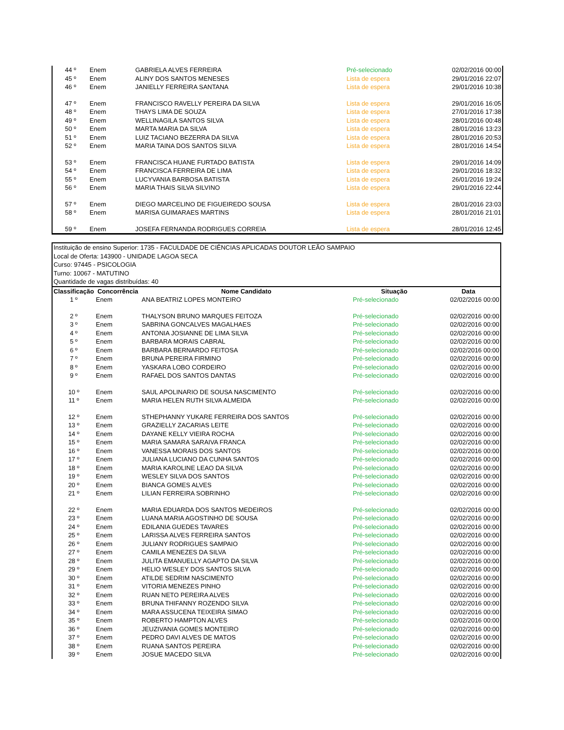| 44 º | Enem | GABRIELA ALVES FERREIRA | Pré-selecionado | 02/02/2016 00:00 |
| 45 º | Enem | ALINY DOS SANTOS MENESES | Lista de espera | 29/01/2016 22:07 |
| 46 º | Enem | JANIELLY FERREIRA SANTANA | Lista de espera | 29/01/2016 10:38 |
| 47 º | Enem | FRANCISCO RAVELLY PEREIRA DA SILVA | Lista de espera | 29/01/2016 16:05 |
| 48 º | Enem | THAYS LIMA DE SOUZA | Lista de espera | 27/01/2016 17:38 |
| 49 º | Enem | WELLINAGILA SANTOS SILVA | Lista de espera | 28/01/2016 00:48 |
| 50 º | Enem | MARTA MARIA DA SILVA | Lista de espera | 28/01/2016 13:23 |
| 51 º | Enem | LUIZ TACIANO BEZERRA DA SILVA | Lista de espera | 28/01/2016 20:53 |
| 52 º | Enem | MARIA TAINA DOS SANTOS SILVA | Lista de espera | 28/01/2016 14:54 |
| 53 º | Enem | FRANCISCA HUANE FURTADO BATISTA | Lista de espera | 29/01/2016 14:09 |
| 54 º | Enem | FRANCISCA FERREIRA DE LIMA | Lista de espera | 29/01/2016 18:32 |
| 55 º | Enem | LUCYVANIA BARBOSA BATISTA | Lista de espera | 26/01/2016 19:24 |
| 56 º | Enem | MARIA THAIS SILVA SILVINO | Lista de espera | 29/01/2016 22:44 |
| 57 º | Enem | DIEGO MARCELINO DE FIGUEIREDO SOUSA | Lista de espera | 28/01/2016 23:03 |
| 58 º | Enem | MARISA GUIMARAES MARTINS | Lista de espera | 28/01/2016 21:01 |
| 59 º | Enem | JOSEFA FERNANDA RODRIGUES CORREIA | Lista de espera | 28/01/2016 12:45 |
Instituição de ensino Superior: 1735 - FACULDADE DE CIÊNCIAS APLICADAS DOUTOR LEÃO SAMPAIO
Local de Oferta: 143900 - UNIDADE LAGOA SECA
Curso: 97445 - PSICOLOGIA
Turno: 10067 - MATUTINO
Quantidade de vagas distribuídas: 40
| Classificação | Concorrência | Nome Candidato | Situação | Data |
| --- | --- | --- | --- | --- |
| 1 º | Enem | ANA BEATRIZ LOPES MONTEIRO | Pré-selecionado | 02/02/2016 00:00 |
| 2 º | Enem | THALYSON BRUNO MARQUES FEITOZA | Pré-selecionado | 02/02/2016 00:00 |
| 3 º | Enem | SABRINA GONCALVES MAGALHAES | Pré-selecionado | 02/02/2016 00:00 |
| 4 º | Enem | ANTONIA JOSIANNE DE LIMA SILVA | Pré-selecionado | 02/02/2016 00:00 |
| 5 º | Enem | BARBARA MORAIS CABRAL | Pré-selecionado | 02/02/2016 00:00 |
| 6 º | Enem | BARBARA BERNARDO FEITOSA | Pré-selecionado | 02/02/2016 00:00 |
| 7 º | Enem | BRUNA PEREIRA FIRMINO | Pré-selecionado | 02/02/2016 00:00 |
| 8 º | Enem | YASKARA LOBO CORDEIRO | Pré-selecionado | 02/02/2016 00:00 |
| 9 º | Enem | RAFAEL DOS SANTOS DANTAS | Pré-selecionado | 02/02/2016 00:00 |
| 10 º | Enem | SAUL APOLINARIO DE SOUSA NASCIMENTO | Pré-selecionado | 02/02/2016 00:00 |
| 11 º | Enem | MARIA HELEN RUTH SILVA ALMEIDA | Pré-selecionado | 02/02/2016 00:00 |
| 12 º | Enem | STHEPHANNY YUKARE FERREIRA DOS SANTOS | Pré-selecionado | 02/02/2016 00:00 |
| 13 º | Enem | GRAZIELLY ZACARIAS LEITE | Pré-selecionado | 02/02/2016 00:00 |
| 14 º | Enem | DAYANE KELLY VIEIRA ROCHA | Pré-selecionado | 02/02/2016 00:00 |
| 15 º | Enem | MARIA SAMARA SARAIVA FRANCA | Pré-selecionado | 02/02/2016 00:00 |
| 16 º | Enem | VANESSA MORAIS DOS SANTOS | Pré-selecionado | 02/02/2016 00:00 |
| 17 º | Enem | JULIANA LUCIANO DA CUNHA SANTOS | Pré-selecionado | 02/02/2016 00:00 |
| 18 º | Enem | MARIA KAROLINE LEAO DA SILVA | Pré-selecionado | 02/02/2016 00:00 |
| 19 º | Enem | WESLEY SILVA DOS SANTOS | Pré-selecionado | 02/02/2016 00:00 |
| 20 º | Enem | BIANCA GOMES ALVES | Pré-selecionado | 02/02/2016 00:00 |
| 21 º | Enem | LILIAN FERREIRA SOBRINHO | Pré-selecionado | 02/02/2016 00:00 |
| 22 º | Enem | MARIA EDUARDA DOS SANTOS MEDEIROS | Pré-selecionado | 02/02/2016 00:00 |
| 23 º | Enem | LUANA MARIA AGOSTINHO DE SOUSA | Pré-selecionado | 02/02/2016 00:00 |
| 24 º | Enem | EDILANIA GUEDES TAVARES | Pré-selecionado | 02/02/2016 00:00 |
| 25 º | Enem | LARISSA ALVES FERREIRA SANTOS | Pré-selecionado | 02/02/2016 00:00 |
| 26 º | Enem | JULIANY RODRIGUES SAMPAIO | Pré-selecionado | 02/02/2016 00:00 |
| 27 º | Enem | CAMILA MENEZES DA SILVA | Pré-selecionado | 02/02/2016 00:00 |
| 28 º | Enem | JULITA EMANUELLY AGAPTO DA SILVA | Pré-selecionado | 02/02/2016 00:00 |
| 29 º | Enem | HELIO WESLEY DOS SANTOS SILVA | Pré-selecionado | 02/02/2016 00:00 |
| 30 º | Enem | ATILDE SEDRIM NASCIMENTO | Pré-selecionado | 02/02/2016 00:00 |
| 31 º | Enem | VITORIA MENEZES PINHO | Pré-selecionado | 02/02/2016 00:00 |
| 32 º | Enem | RUAN NETO PEREIRA ALVES | Pré-selecionado | 02/02/2016 00:00 |
| 33 º | Enem | BRUNA THIFANNY ROZENDO SILVA | Pré-selecionado | 02/02/2016 00:00 |
| 34 º | Enem | MARA ASSUCENA TEIXEIRA SIMAO | Pré-selecionado | 02/02/2016 00:00 |
| 35 º | Enem | ROBERTO HAMPTON ALVES | Pré-selecionado | 02/02/2016 00:00 |
| 36 º | Enem | JEUZIVANIA GOMES MONTEIRO | Pré-selecionado | 02/02/2016 00:00 |
| 37 º | Enem | PEDRO DAVI ALVES DE MATOS | Pré-selecionado | 02/02/2016 00:00 |
| 38 º | Enem | RUANA SANTOS PEREIRA | Pré-selecionado | 02/02/2016 00:00 |
| 39 º | Enem | JOSUE MACEDO SILVA | Pré-selecionado | 02/02/2016 00:00 |